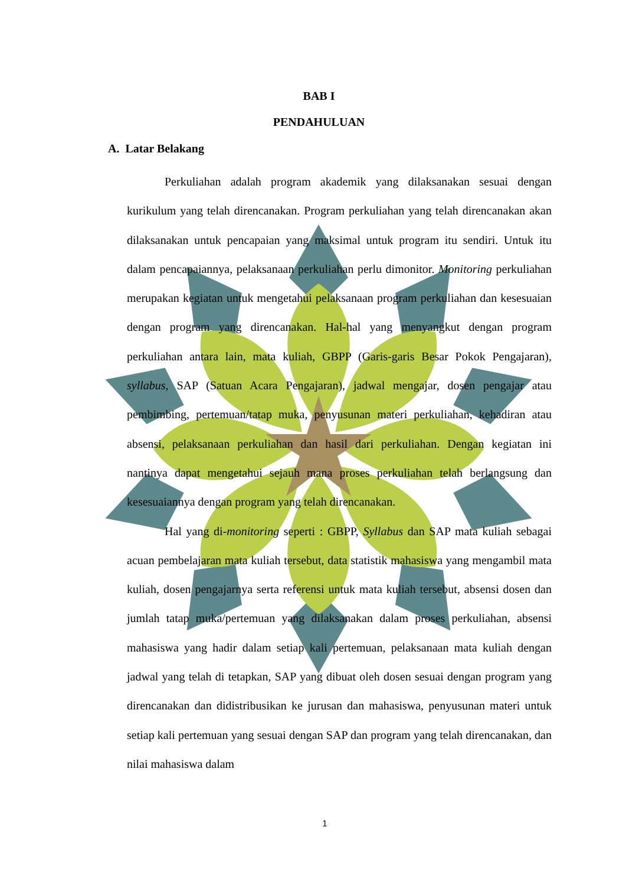BAB I
PENDAHULUAN
A. Latar Belakang
Perkuliahan adalah program akademik yang dilaksanakan sesuai dengan kurikulum yang telah direncanakan. Program perkuliahan yang telah direncanakan akan dilaksanakan untuk pencapaian yang maksimal untuk program itu sendiri. Untuk itu dalam pencapaiannya, pelaksanaan perkuliahan perlu dimonitor. Monitoring perkuliahan merupakan kegiatan untuk mengetahui pelaksanaan program perkuliahan dan kesesuaian dengan program yang direncanakan. Hal-hal yang menyangkut dengan program perkuliahan antara lain, mata kuliah, GBPP (Garis-garis Besar Pokok Pengajaran), syllabus, SAP (Satuan Acara Pengajaran), jadwal mengajar, dosen pengajar atau pembimbing, pertemuan/tatap muka, penyusunan materi perkuliahan, kehadiran atau absensi, pelaksanaan perkuliahan dan hasil dari perkuliahan. Dengan kegiatan ini nantinya dapat mengetahui sejauh mana proses perkuliahan telah berlangsung dan kesesuaiannya dengan program yang telah direncanakan.
Hal yang di-monitoring seperti : GBPP, Syllabus dan SAP mata kuliah sebagai acuan pembelajaran mata kuliah tersebut, data statistik mahasiswa yang mengambil mata kuliah, dosen pengajarnya serta referensi untuk mata kuliah tersebut, absensi dosen dan jumlah tatap muka/pertemuan yang dilaksanakan dalam proses perkuliahan, absensi mahasiswa yang hadir dalam setiap kali pertemuan, pelaksanaan mata kuliah dengan jadwal yang telah di tetapkan, SAP yang dibuat oleh dosen sesuai dengan program yang direncanakan dan didistribusikan ke jurusan dan mahasiswa, penyusunan materi untuk setiap kali pertemuan yang sesuai dengan SAP dan program yang telah direncanakan, dan nilai mahasiswa dalam
1